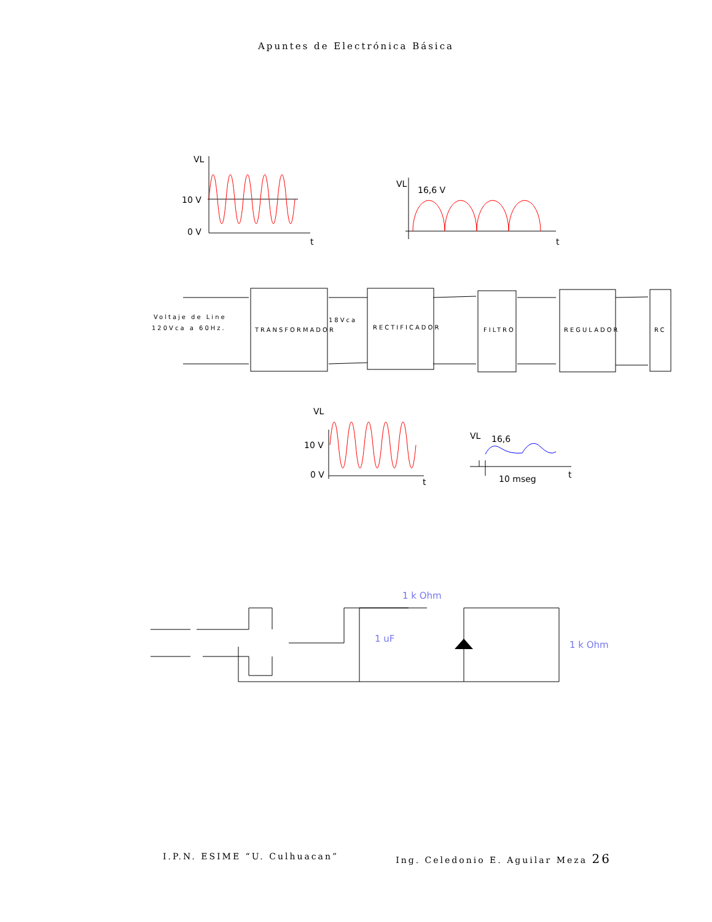Apuntes de Electrónica Básica
VL
10 V
0 V
t
VL
16,6 V
t
VL
10 V
0 V
t
VL
16,6
10 mseg
t
Voltaje de Line
120Vca a 60Hz.
18Vca
TRANSFORMADOR
RECTIFICADOR
FILTRO
REGULADOR
RC
1 k Ohm
1 uF
1 k Ohm
I.P.N. ESIME “U. Culhuacan” Ing. Celedonio E. Aguilar Meza 26